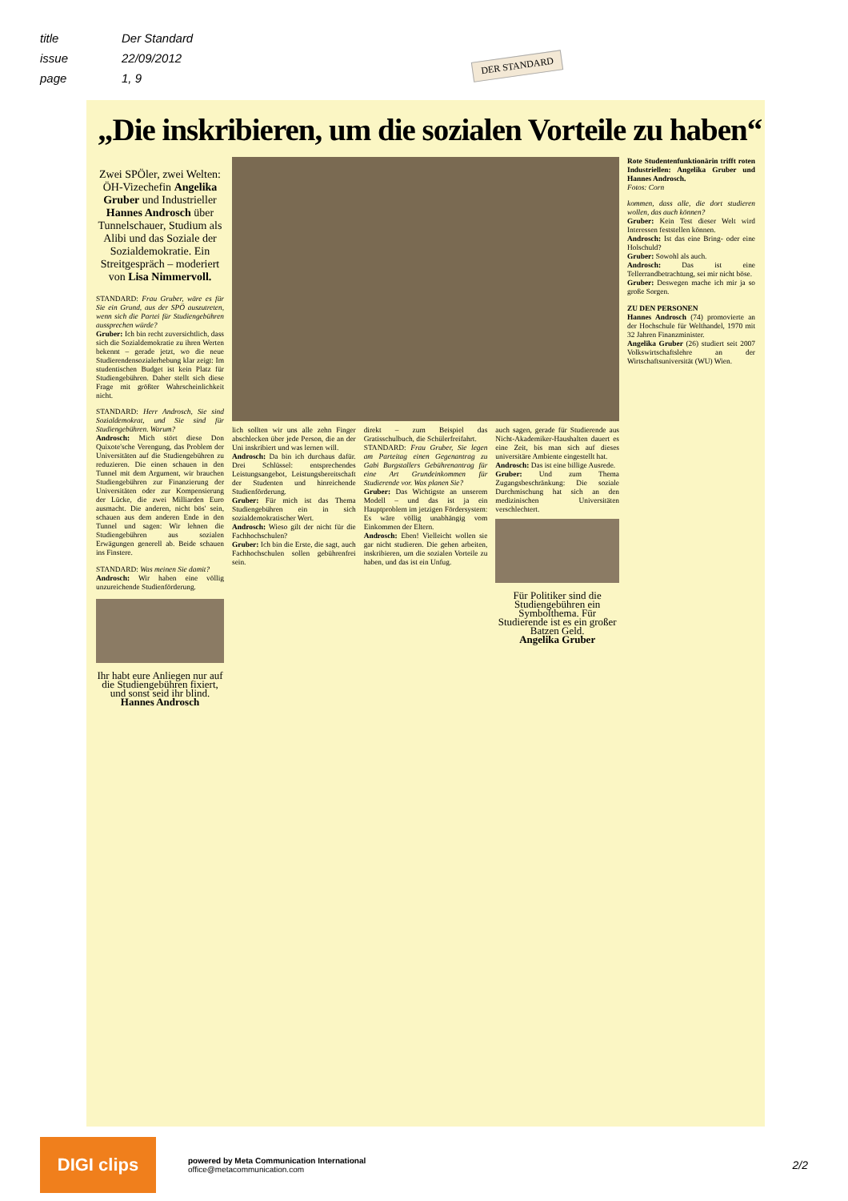title Der Standard
issue 22/09/2012
page 1, 9
DER STANDARD
„Die inskribieren, um die sozialen Vorteile zu haben“
Zwei SPÖler, zwei Welten: ÖH-Vizechefin Angelika Gruber und Industrieller Hannes Androsch über Tunnelschauer, Studium als Alibi und das Soziale der Sozialdemokratie. Ein Streitgespräch – moderiert von Lisa Nimmervoll.
STANDARD: Frau Gruber, wäre es für Sie ein Grund, aus der SPÖ auszutreten, wenn sich die Partei für Studiengebühren aussprechen würde?
Gruber: Ich bin recht zuversichtlich, dass sich die Sozialdemokratie zu ihren Werten bekennt – gerade jetzt, wo die neue Studierendensozialerhebung klar zeigt: Im studentischen Budget ist kein Platz für Studiengebühren. Daher stellt sich diese Frage mit größter Wahrscheinlichkeit nicht.
STANDARD: Herr Androsch, Sie sind Sozialdemokrat, und Sie sind für Studiengebühren. Warum?
Androsch: Mich stört diese Don Quixote'sche Verengung, das Problem der Universitäten auf die Studiengebühren zu reduzieren. Die einen schauen in den Tunnel mit dem Argument, wir brauchen Studiengebühren zur Finanzierung der Universitäten oder zur Kompensierung der Lücke, die zwei Milliarden Euro ausmacht. Die anderen, nicht bös' sein, schauen aus dem anderen Ende in den Tunnel und sagen: Wir lehnen die Studiengebühren aus sozialen Erwägungen generell ab. Beide schauen ins Finstere.
STANDARD: Was meinen Sie damit?
Androsch: Wir haben eine völlig unzureichende Studienförderung.
Ihr habt eure Anliegen nur auf die Studiengebühren fixiert, und sonst seid ihr blind.
Hannes Androsch
lich sollten wir uns alle zehn Finger abschlecken über jede Person, die an der Uni inskribiert und was lernen will.
Androsch: Da bin ich durchaus dafür. Drei Schlüssel: entsprechendes Leistungsangebot, Leistungsbereitschaft der Studenten und hinreichende Studienförderung.
Gruber: Für mich ist das Thema Studiengebühren ein in sich sozialdemokratischer Wert.
Androsch: Wieso gilt der nicht für die Fachhochschulen?
Gruber: Ich bin die Erste, die sagt, auch Fachhochschulen sollen gebührenfrei sein.
direkt – zum Beispiel das Gratisschulbuch, die Schülerfreifahrt.
STANDARD: Frau Gruber, Sie legen am Parteitag einen Gegenantrag zu Gabi Burgstallers Gebührenantrag für eine Art Grundeinkommen für Studierende vor. Was planen Sie?
Gruber: Das Wichtigste an unserem Modell – und das ist ja ein Hauptproblem im jetzigen Fördersystem: Es wäre völlig unabhängig vom Einkommen der Eltern.
Androsch: Eben! Vielleicht wollen sie gar nicht studieren. Die gehen arbeiten, inskribieren, um die sozialen Vorteile zu haben, und das ist ein Unfug.
auch sagen, gerade für Studierende aus Nicht-Akademiker-Haushalten dauert es eine Zeit, bis man sich auf dieses universitäre Ambiente eingestellt hat.
Androsch: Das ist eine billige Ausrede.
Gruber: Und zum Thema Zugangsbeschränkung: Die soziale Durchmischung hat sich an den medizinischen Universitäten verschlechtert.
Für Politiker sind die Studiengebühren ein Symbolthema. Für Studierende ist es ein großer Batzen Geld.
Angelika Gruber
Rote Studentenfunktionärin trifft roten Industriellen: Angelika Gruber und Hannes Androsch.
Fotos: Corn
kommen, dass alle, die dort studieren wollen, das auch können?
Gruber: Kein Test dieser Welt wird Interessen feststellen können.
Androsch: Ist das eine Bring- oder eine Holschuld?
Gruber: Sowohl als auch.
Androsch: Das ist eine Tellerrandbetrachtung, sei mir nicht böse.
Gruber: Deswegen mache ich mir ja so große Sorgen.
ZU DEN PERSONEN
Hannes Androsch (74) promovierte an der Hochschule für Welthandel, 1970 mit 32 Jahren Finanzminister.
Angelika Gruber (26) studiert seit 2007 Volkswirtschaftslehre an der Wirtschaftsuniversität (WU) Wien.
DIGI clips
powered by Meta Communication International
office@metacommunication.com
2/2